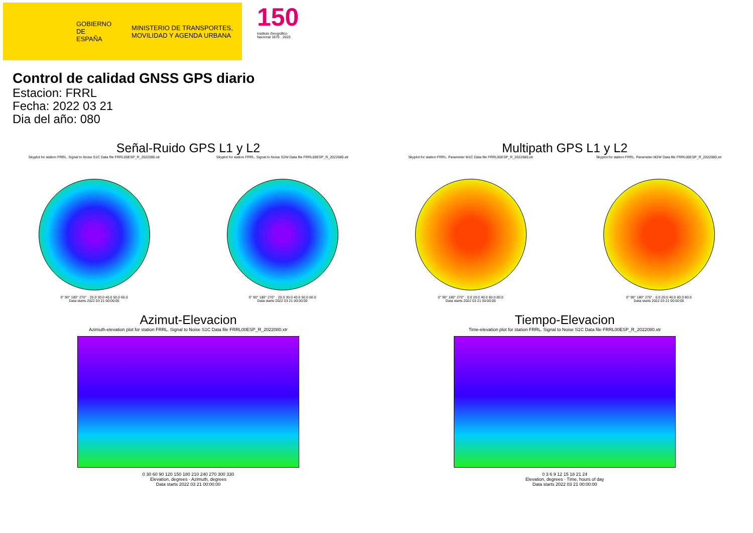GOBIERNO DE ESPAÑA
MINISTERIO DE TRANSPORTES, MOVILIDAD Y AGENDA URBANA
150
Instituto Geográfico Nacional 1870 · 2020
Control de calidad GNSS GPS diario
Estacion: FRRL
Fecha: 2022 03 21
Dia del año: 080
Señal-Ruido GPS L1 y L2
Skyplot for station FRRL. Signal to Noise S1C Data file FRRL00ESP_R_2022080.xtr
0° 90° 180° 270° · 20.0 30.0 40.0 50.0 60.0
Data starts 2022 03 21 00:00:00
Skyplot for station FRRL. Signal to Noise S2W Data file FRRL00ESP_R_2022080.xtr
0° 90° 180° 270° · 20.0 30.0 40.0 50.0 60.0
Data starts 2022 03 21 00:00:00
Multipath GPS L1 y L2
Skyplot for station FRRL. Parameter M1C Data file FRRL00ESP_R_2022080.xtr
0° 90° 180° 270° · 0.0 20.0 40.0 60.0 80.0
Data starts 2022 03 21 00:00:00
Skyplot for station FRRL. Parameter M2W Data file FRRL00ESP_R_2022080.xtr
0° 90° 180° 270° · 0.0 20.0 40.0 60.0 80.0
Data starts 2022 03 21 00:00:00
Azimut-Elevacion
Azimuth-elevation plot for station FRRL. Signal to Noise S1C Data file FRRL00ESP_R_2022080.xtr
0 30 60 90 120 150 180 210 240 270 300 330
Elevation, degrees · Azimuth, degrees
Data starts 2022 03 21 00:00:00
Tiempo-Elevacion
Time-elevation plot for station FRRL. Signal to Noise S1C Data file FRRL00ESP_R_2022080.xtr
0 3 6 9 12 15 18 21 24
Elevation, degrees · Time, hours of day
Data starts 2022 03 21 00:00:00